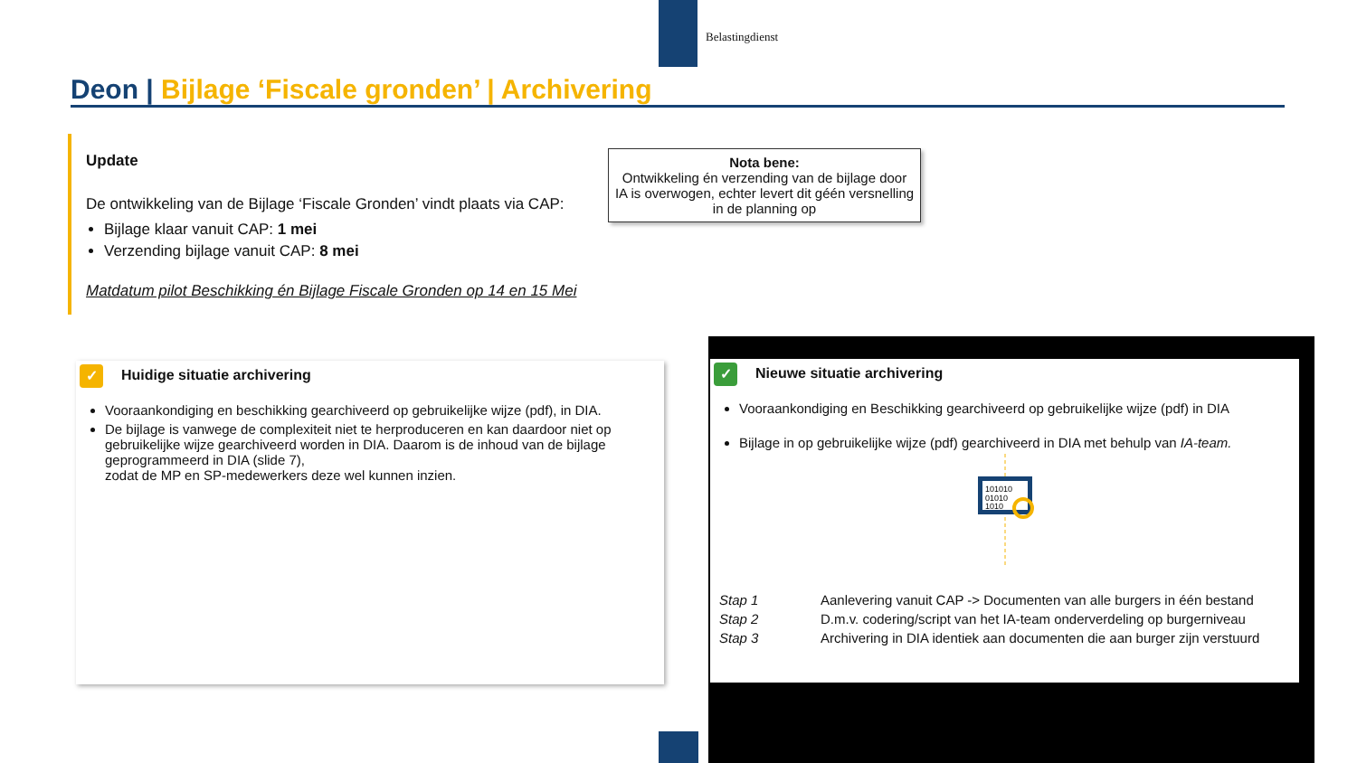Belastingdienst
Deon | Bijlage ‘Fiscale gronden’ | Archivering
Update
De ontwikkeling van de Bijlage ‘Fiscale Gronden’ vindt plaats via CAP:
Bijlage klaar vanuit CAP: 1 mei
Verzending bijlage vanuit CAP: 8 mei
Matdatum pilot Beschikking én Bijlage Fiscale Gronden op 14 en 15 Mei
Nota bene:
Ontwikkeling én verzending van de bijlage door IA is overwogen, echter levert dit géén versnelling in de planning op
✓ Huidige situatie archivering
Vooraankondiging en beschikking gearchiveerd op gebruikelijke wijze (pdf), in DIA.
De bijlage is vanwege de complexiteit niet te herproduceren en kan daardoor niet op gebruikelijke wijze gearchiveerd worden in DIA. Daarom is de inhoud van de bijlage geprogrammeerd in DIA (slide 7),
zodat de MP en SP-medewerkers deze wel kunnen inzien.
✓ Nieuwe situatie archivering
Vooraankondiging en Beschikking gearchiveerd op gebruikelijke wijze (pdf) in DIA
Bijlage in op gebruikelijke wijze (pdf) gearchiveerd in DIA met behulp van IA-team.
101010
01010
1010
| Stap 1 | Aanlevering vanuit CAP -> Documenten van alle burgers in één bestand |
| Stap 2 | D.m.v. codering/script van het IA-team onderverdeling op burgerniveau |
| Stap 3 | Archivering in DIA identiek aan documenten die aan burger zijn verstuurd |